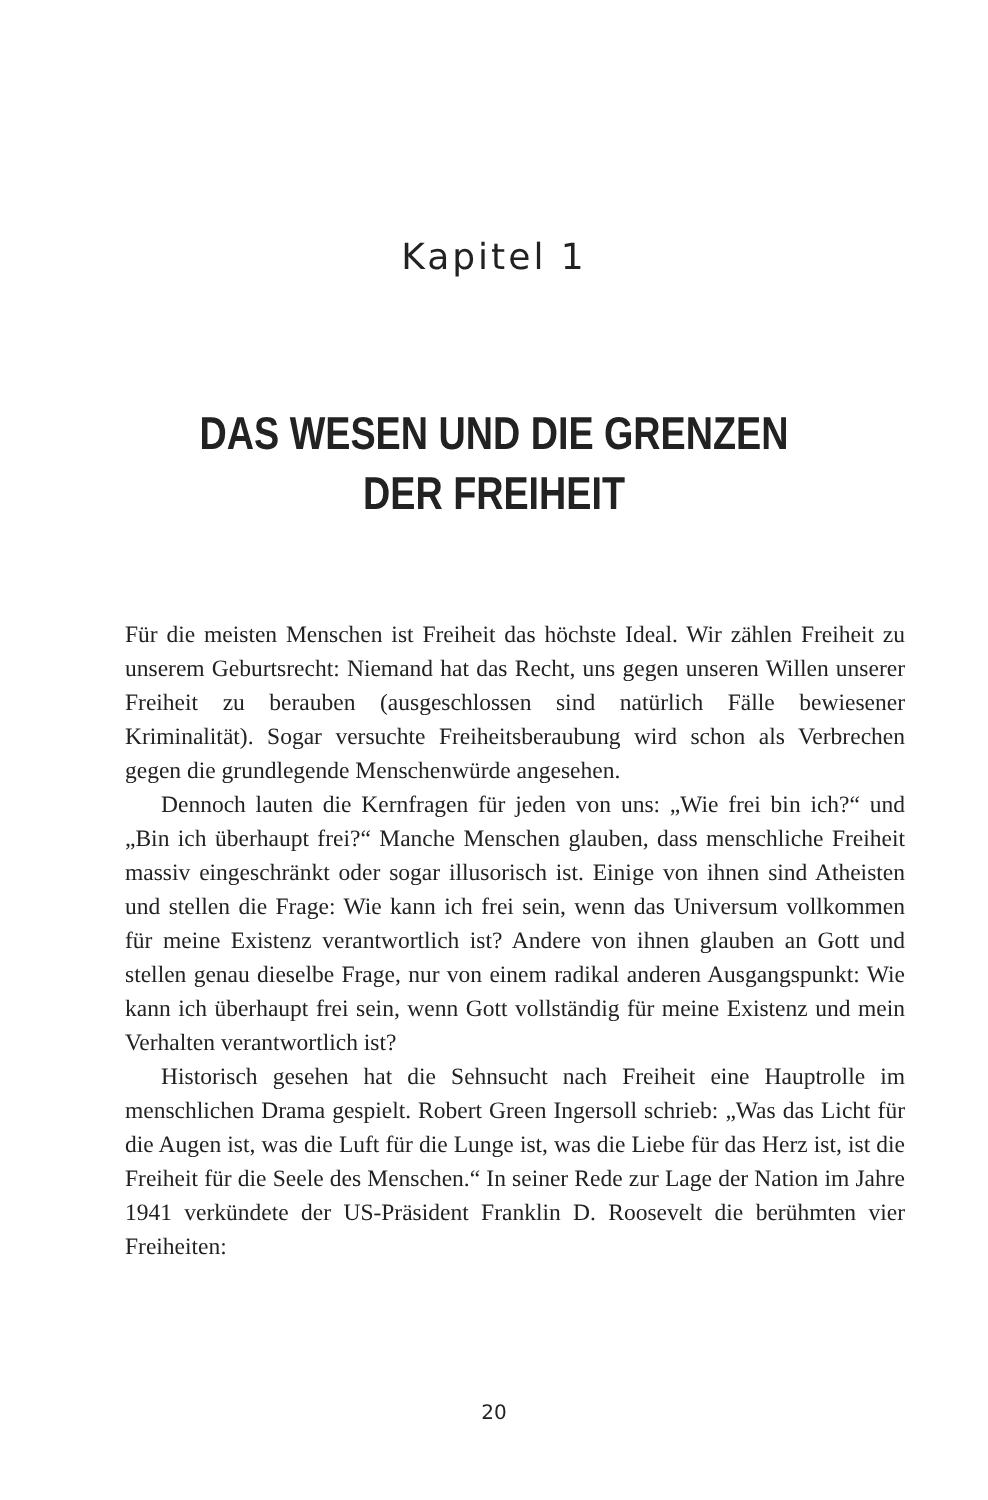Kapitel 1
DAS WESEN UND DIE GRENZEN
DER FREIHEIT
Für die meisten Menschen ist Freiheit das höchste Ideal. Wir zählen Freiheit zu unserem Geburtsrecht: Niemand hat das Recht, uns gegen unseren Willen unserer Freiheit zu berauben (ausgeschlossen sind natürlich Fälle bewiesener Kriminalität). Sogar versuchte Freiheitsberaubung wird schon als Verbrechen gegen die grundlegende Menschenwürde angesehen.
Dennoch lauten die Kernfragen für jeden von uns: „Wie frei bin ich?“ und „Bin ich überhaupt frei?“ Manche Menschen glauben, dass menschliche Freiheit massiv eingeschränkt oder sogar illusorisch ist. Einige von ihnen sind Atheisten und stellen die Frage: Wie kann ich frei sein, wenn das Universum vollkommen für meine Existenz verantwortlich ist? Andere von ihnen glauben an Gott und stellen genau dieselbe Frage, nur von einem radikal anderen Ausgangspunkt: Wie kann ich überhaupt frei sein, wenn Gott vollständig für meine Existenz und mein Verhalten verantwortlich ist?
Historisch gesehen hat die Sehnsucht nach Freiheit eine Hauptrolle im menschlichen Drama gespielt. Robert Green Ingersoll schrieb: „Was das Licht für die Augen ist, was die Luft für die Lunge ist, was die Liebe für das Herz ist, ist die Freiheit für die Seele des Menschen.“ In seiner Rede zur Lage der Nation im Jahre 1941 verkündete der US-Präsident Franklin D. Roosevelt die berühmten vier Freiheiten:
20